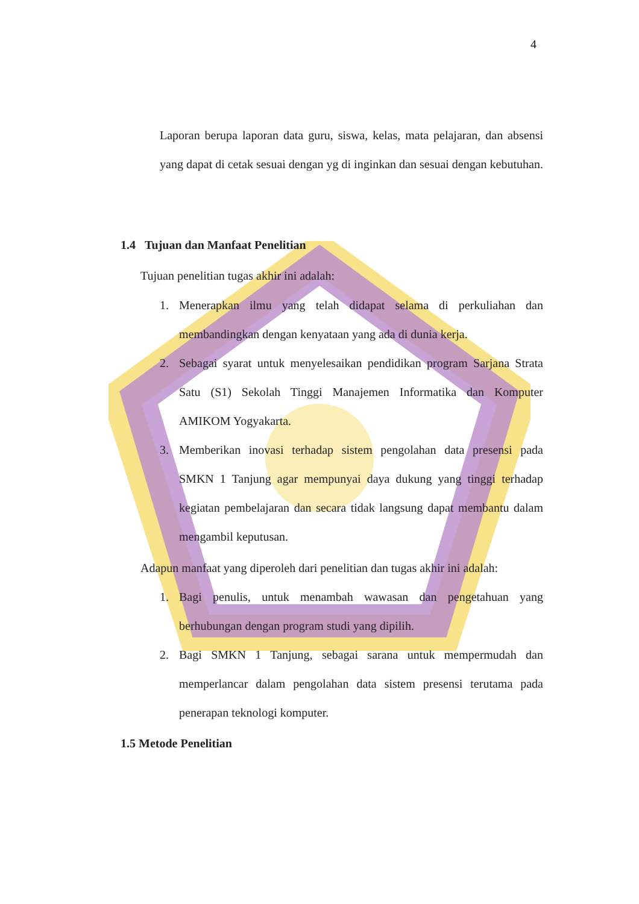4
Laporan berupa laporan data guru, siswa, kelas, mata pelajaran, dan absensi yang dapat di cetak sesuai dengan yg di inginkan dan sesuai dengan kebutuhan.
1.4 Tujuan dan Manfaat Penelitian
Tujuan penelitian tugas akhir ini adalah:
1. Menerapkan ilmu yang telah didapat selama di perkuliahan dan membandingkan dengan kenyataan yang ada di dunia kerja.
2. Sebagai syarat untuk menyelesaikan pendidikan program Sarjana Strata Satu (S1) Sekolah Tinggi Manajemen Informatika dan Komputer AMIKOM Yogyakarta.
3. Memberikan inovasi terhadap sistem pengolahan data presensi pada SMKN 1 Tanjung agar mempunyai daya dukung yang tinggi terhadap kegiatan pembelajaran dan secara tidak langsung dapat membantu dalam mengambil keputusan.
Adapun manfaat yang diperoleh dari penelitian dan tugas akhir ini adalah:
1. Bagi penulis, untuk menambah wawasan dan pengetahuan yang berhubungan dengan program studi yang dipilih.
2. Bagi SMKN 1 Tanjung, sebagai sarana untuk mempermudah dan memperlancar dalam pengolahan data sistem presensi terutama pada penerapan teknologi komputer.
1.5 Metode Penelitian